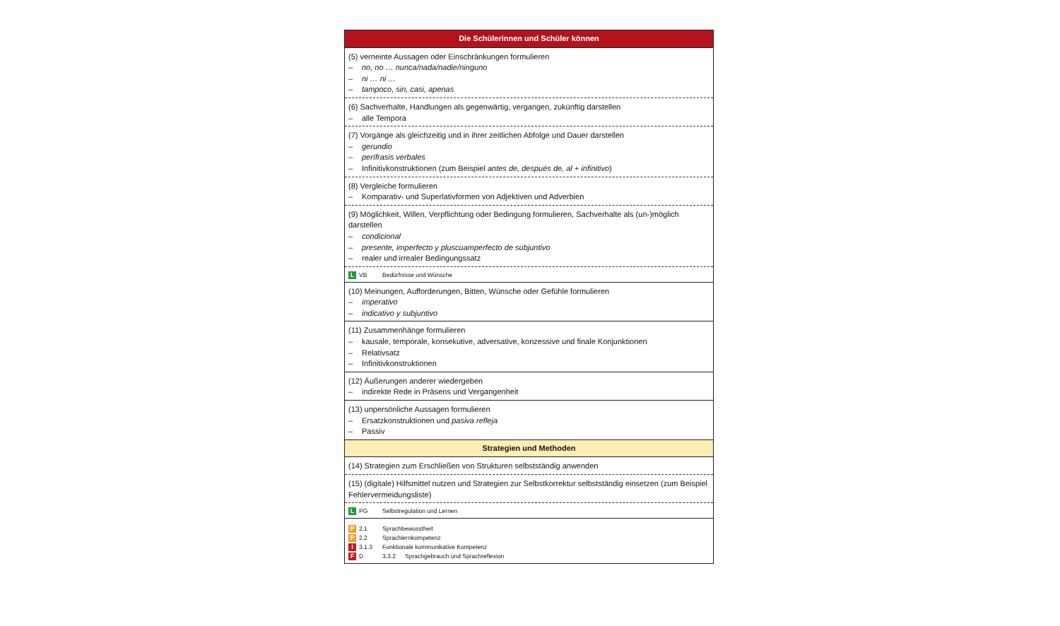| Die Schülerinnen und Schüler können |
| --- |
| (5) verneinte Aussagen oder Einschränkungen formulieren – no, no … nunca/nada/nadie/ninguno – ni … ni … – tampoco, sin, casi, apenas |
| (6) Sachverhalte, Handlungen als gegenwärtig, vergangen, zukünftig darstellen – alle Tempora |
| (7) Vorgänge als gleichzeitig und in ihrer zeitlichen Abfolge und Dauer darstellen – gerundio – perífrasis verbales – Infinitivkonstruktionen (zum Beispiel antes de, después de, al + infinitivo ) |
| (8) Vergleiche formulieren – Komparativ- und Superlativformen von Adjektiven und Adverbien |
| (9) Möglichkeit, Willen, Verpflichtung oder Bedingung formulieren, Sachverhalte als (un-)möglich darstellen – condicional – presente, imperfecto y pluscuamperfecto de subjuntivo – realer und irrealer Bedingungssatz |
| L VB Bedürfnisse und Wünsche |
| (10) Meinungen, Aufforderungen, Bitten, Wünsche oder Gefühle formulieren – imperativo – indicativo y subjuntivo |
| (11) Zusammenhänge formulieren – kausale, temporale, konsekutive, adversative, konzessive und finale Konjunktionen – Relativsatz – Infinitivkonstruktionen |
| (12) Äußerungen anderer wiedergeben – indirekte Rede in Präsens und Vergangenheit |
| (13) unpersönliche Aussagen formulieren – Ersatzkonstruktionen und pasiva refleja – Passiv |
| Strategien und Methoden |
| (14) Strategien zum Erschließen von Strukturen selbstständig anwenden |
| (15) (digitale) Hilfsmittel nutzen und Strategien zur Selbstkorrektur selbstständig einsetzen (zum Beispiel Fehlervermeidungsliste) |
| L PG Selbstregulation und Lernen |
| P 2.1 Sprachbewusstheit P 2.2 Sprachlernkompetenz I 3.1.3 Funktionale kommunikative Kompetenz F D 3.3.2 Sprachgebrauch und Sprachreflexion |